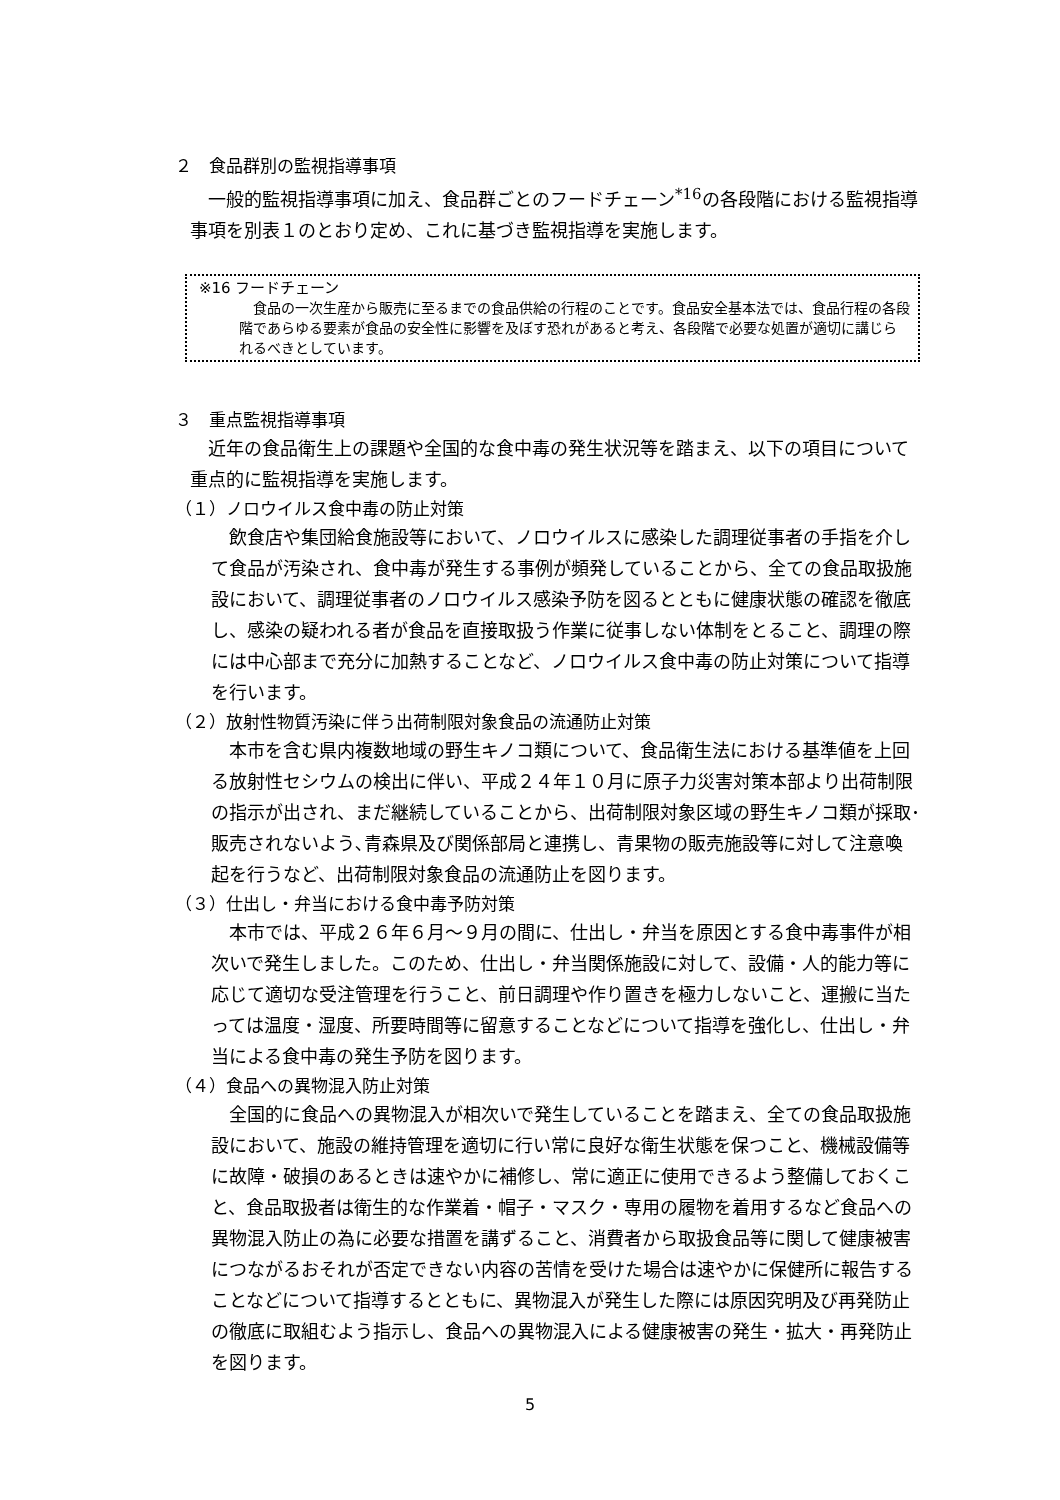２　食品群別の監視指導事項
一般的監視指導事項に加え、食品群ごとのフードチェーン<sup>*16</sup>の各段階における監視指導事項を別表１のとおり定め、これに基づき監視指導を実施します。
※16 フードチェーン
食品の一次生産から販売に至るまでの食品供給の行程のことです。食品安全基本法では、食品行程の各段階であらゆる要素が食品の安全性に影響を及ぼす恐れがあると考え、各段階で必要な処置が適切に講じられるべきとしています。
３　重点監視指導事項
近年の食品衛生上の課題や全国的な食中毒の発生状況等を踏まえ、以下の項目について重点的に監視指導を実施します。
（１）ノロウイルス食中毒の防止対策
飲食店や集団給食施設等において、ノロウイルスに感染した調理従事者の手指を介して食品が汚染され、食中毒が発生する事例が頻発していることから、全ての食品取扱施設において、調理従事者のノロウイルス感染予防を図るとともに健康状態の確認を徹底し、感染の疑われる者が食品を直接取扱う作業に従事しない体制をとること、調理の際には中心部まで充分に加熱することなど、ノロウイルス食中毒の防止対策について指導を行います。
（２）放射性物質汚染に伴う出荷制限対象食品の流通防止対策
本市を含む県内複数地域の野生キノコ類について、食品衛生法における基準値を上回る放射性セシウムの検出に伴い、平成２４年１０月に原子力災害対策本部より出荷制限の指示が出され、まだ継続していることから、出荷制限対象区域の野生キノコ類が採取･販売されないよう､青森県及び関係部局と連携し、青果物の販売施設等に対して注意喚起を行うなど、出荷制限対象食品の流通防止を図ります。
（３）仕出し・弁当における食中毒予防対策
本市では、平成２６年６月～９月の間に、仕出し・弁当を原因とする食中毒事件が相次いで発生しました。このため、仕出し・弁当関係施設に対して、設備・人的能力等に応じて適切な受注管理を行うこと、前日調理や作り置きを極力しないこと、運搬に当たっては温度・湿度、所要時間等に留意することなどについて指導を強化し、仕出し・弁当による食中毒の発生予防を図ります。
（４）食品への異物混入防止対策
全国的に食品への異物混入が相次いで発生していることを踏まえ、全ての食品取扱施設において、施設の維持管理を適切に行い常に良好な衛生状態を保つこと、機械設備等に故障・破損のあるときは速やかに補修し、常に適正に使用できるよう整備しておくこと、食品取扱者は衛生的な作業着・帽子・マスク・専用の履物を着用するなど食品への異物混入防止の為に必要な措置を講ずること、消費者から取扱食品等に関して健康被害につながるおそれが否定できない内容の苦情を受けた場合は速やかに保健所に報告することなどについて指導するとともに、異物混入が発生した際には原因究明及び再発防止の徹底に取組むよう指示し、食品への異物混入による健康被害の発生・拡大・再発防止を図ります。
5